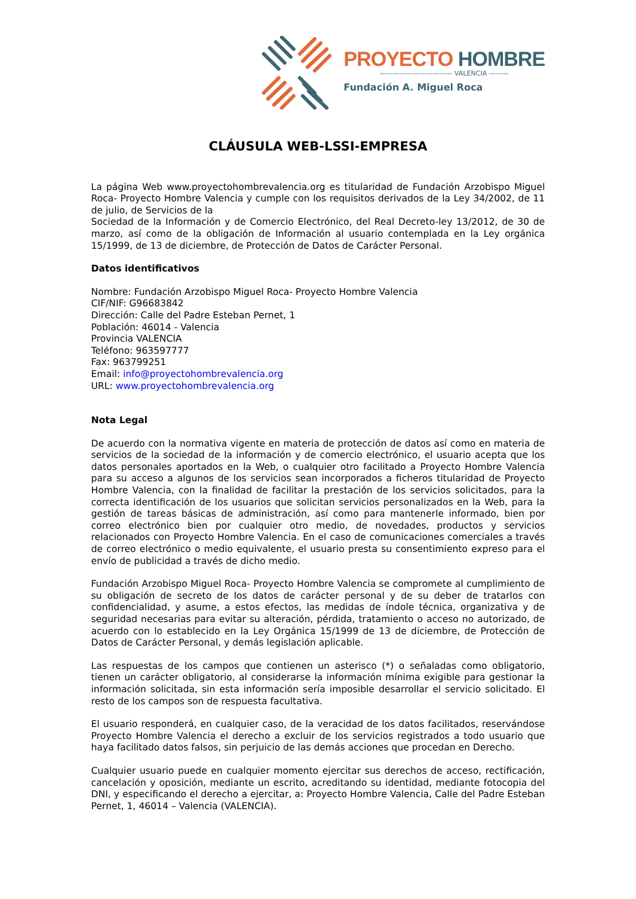PROYECTO HOMBRE
——————————— VALENCIA ———
Fundación A. Miguel Roca
CLÁUSULA WEB-LSSI-EMPRESA
La página Web www.proyectohombrevalencia.org es titularidad de Fundación Arzobispo Miguel Roca- Proyecto Hombre Valencia y cumple con los requisitos derivados de la Ley 34/2002, de 11 de julio, de Servicios de la
Sociedad de la Información y de Comercio Electrónico, del Real Decreto-ley 13/2012, de 30 de marzo, así como de la obligación de Información al usuario contemplada en la Ley orgánica 15/1999, de 13 de diciembre, de Protección de Datos de Carácter Personal.
Datos identificativos
Nombre: Fundación Arzobispo Miguel Roca- Proyecto Hombre Valencia
CIF/NIF: G96683842
Dirección: Calle del Padre Esteban Pernet, 1
Población: 46014 - Valencia
Provincia VALENCIA
Teléfono: 963597777
Fax: 963799251
Email: info@proyectohombrevalencia.org
URL: www.proyectohombrevalencia.org
Nota Legal
De acuerdo con la normativa vigente en materia de protección de datos así como en materia de servicios de la sociedad de la información y de comercio electrónico, el usuario acepta que los datos personales aportados en la Web, o cualquier otro facilitado a Proyecto Hombre Valencia para su acceso a algunos de los servicios sean incorporados a ficheros titularidad de Proyecto Hombre Valencia, con la finalidad de facilitar la prestación de los servicios solicitados, para la correcta identificación de los usuarios que solicitan servicios personalizados en la Web, para la gestión de tareas básicas de administración, así como para mantenerle informado, bien por correo electrónico bien por cualquier otro medio, de novedades, productos y servicios relacionados con Proyecto Hombre Valencia. En el caso de comunicaciones comerciales a través de correo electrónico o medio equivalente, el usuario presta su consentimiento expreso para el envío de publicidad a través de dicho medio.
Fundación Arzobispo Miguel Roca- Proyecto Hombre Valencia se compromete al cumplimiento de su obligación de secreto de los datos de carácter personal y de su deber de tratarlos con confidencialidad, y asume, a estos efectos, las medidas de índole técnica, organizativa y de seguridad necesarias para evitar su alteración, pérdida, tratamiento o acceso no autorizado, de acuerdo con lo establecido en la Ley Orgánica 15/1999 de 13 de diciembre, de Protección de Datos de Carácter Personal, y demás legislación aplicable.
Las respuestas de los campos que contienen un asterisco (*) o señaladas como obligatorio, tienen un carácter obligatorio, al considerarse la información mínima exigible para gestionar la información solicitada, sin esta información sería imposible desarrollar el servicio solicitado. El resto de los campos son de respuesta facultativa.
El usuario responderá, en cualquier caso, de la veracidad de los datos facilitados, reservándose Proyecto Hombre Valencia el derecho a excluir de los servicios registrados a todo usuario que haya facilitado datos falsos, sin perjuicio de las demás acciones que procedan en Derecho.
Cualquier usuario puede en cualquier momento ejercitar sus derechos de acceso, rectificación, cancelación y oposición, mediante un escrito, acreditando su identidad, mediante fotocopia del DNI, y especificando el derecho a ejercitar, a: Proyecto Hombre Valencia, Calle del Padre Esteban Pernet, 1, 46014 – Valencia (VALENCIA).